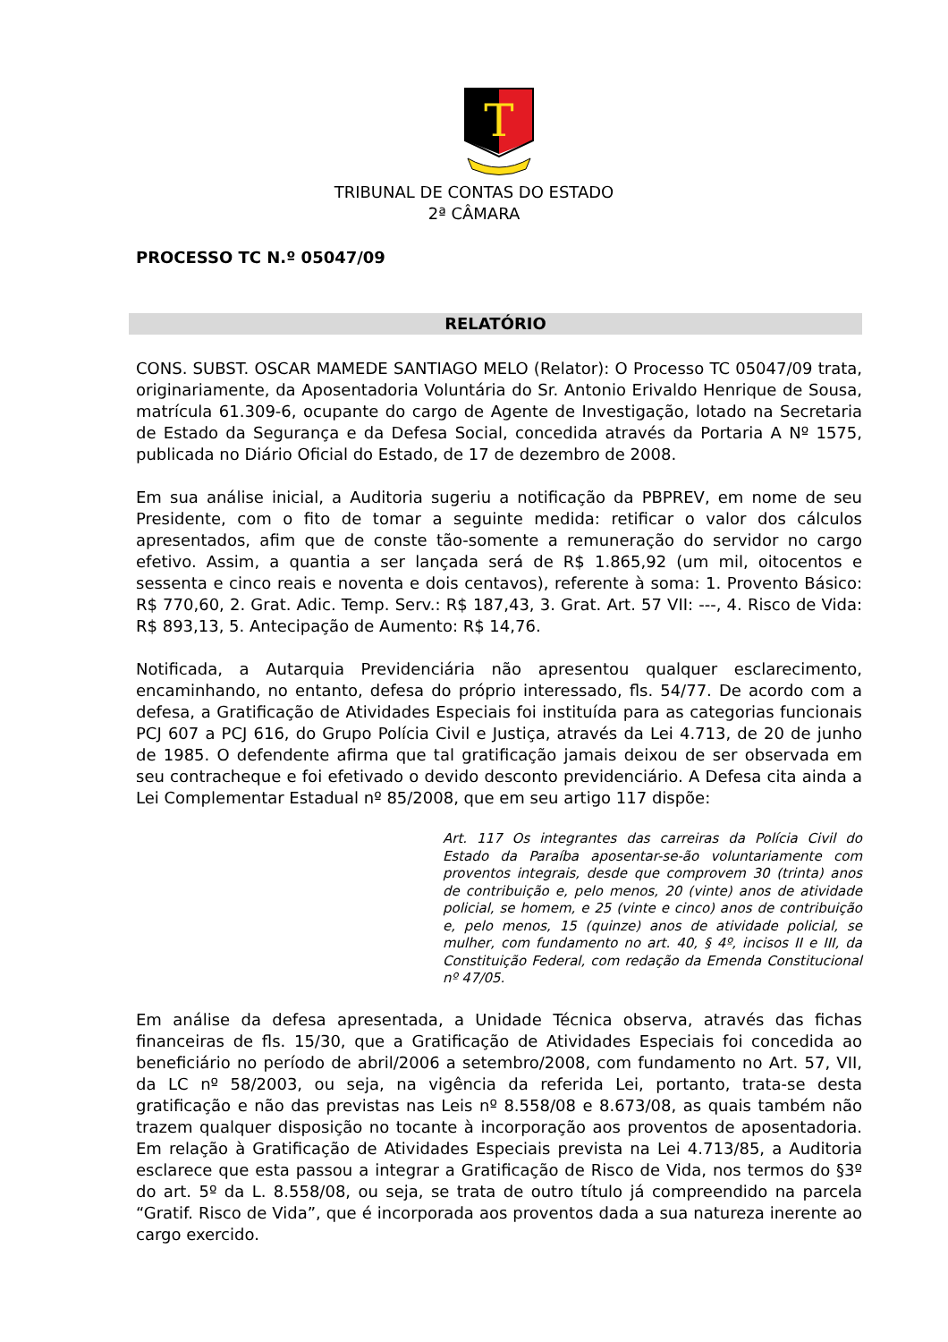T
TRIBUNAL DE CONTAS DO ESTADO
2ª CÂMARA
PROCESSO TC N.º 05047/09
RELATÓRIO
CONS. SUBST. OSCAR MAMEDE SANTIAGO MELO (Relator): O Processo TC 05047/09 trata, originariamente, da Aposentadoria Voluntária do Sr. Antonio Erivaldo Henrique de Sousa, matrícula 61.309-6, ocupante do cargo de Agente de Investigação, lotado na Secretaria de Estado da Segurança e da Defesa Social, concedida através da Portaria A Nº 1575, publicada no Diário Oficial do Estado, de 17 de dezembro de 2008.
Em sua análise inicial, a Auditoria sugeriu a notificação da PBPREV, em nome de seu Presidente, com o fito de tomar a seguinte medida: retificar o valor dos cálculos apresentados, afim que de conste tão-somente a remuneração do servidor no cargo efetivo. Assim, a quantia a ser lançada será de R$ 1.865,92 (um mil, oitocentos e sessenta e cinco reais e noventa e dois centavos), referente à soma: 1. Provento Básico: R$ 770,60, 2. Grat. Adic. Temp. Serv.: R$ 187,43, 3. Grat. Art. 57 VII: ---, 4. Risco de Vida: R$ 893,13, 5. Antecipação de Aumento: R$ 14,76.
Notificada, a Autarquia Previdenciária não apresentou qualquer esclarecimento, encaminhando, no entanto, defesa do próprio interessado, fls. 54/77. De acordo com a defesa, a Gratificação de Atividades Especiais foi instituída para as categorias funcionais PCJ 607 a PCJ 616, do Grupo Polícia Civil e Justiça, através da Lei 4.713, de 20 de junho de 1985. O defendente afirma que tal gratificação jamais deixou de ser observada em seu contracheque e foi efetivado o devido desconto previdenciário. A Defesa cita ainda a Lei Complementar Estadual nº 85/2008, que em seu artigo 117 dispõe:
Art. 117 Os integrantes das carreiras da Polícia Civil do Estado da Paraíba aposentar-se-ão voluntariamente com proventos integrais, desde que comprovem 30 (trinta) anos de contribuição e, pelo menos, 20 (vinte) anos de atividade policial, se homem, e 25 (vinte e cinco) anos de contribuição e, pelo menos, 15 (quinze) anos de atividade policial, se mulher, com fundamento no art. 40, § 4º, incisos II e III, da Constituição Federal, com redação da Emenda Constitucional nº 47/05.
Em análise da defesa apresentada, a Unidade Técnica observa, através das fichas financeiras de fls. 15/30, que a Gratificação de Atividades Especiais foi concedida ao beneficiário no período de abril/2006 a setembro/2008, com fundamento no Art. 57, VII, da LC nº 58/2003, ou seja, na vigência da referida Lei, portanto, trata-se desta gratificação e não das previstas nas Leis nº 8.558/08 e 8.673/08, as quais também não trazem qualquer disposição no tocante à incorporação aos proventos de aposentadoria. Em relação à Gratificação de Atividades Especiais prevista na Lei 4.713/85, a Auditoria esclarece que esta passou a integrar a Gratificação de Risco de Vida, nos termos do §3º do art. 5º da L. 8.558/08, ou seja, se trata de outro título já compreendido na parcela “Gratif. Risco de Vida”, que é incorporada aos proventos dada a sua natureza inerente ao cargo exercido.